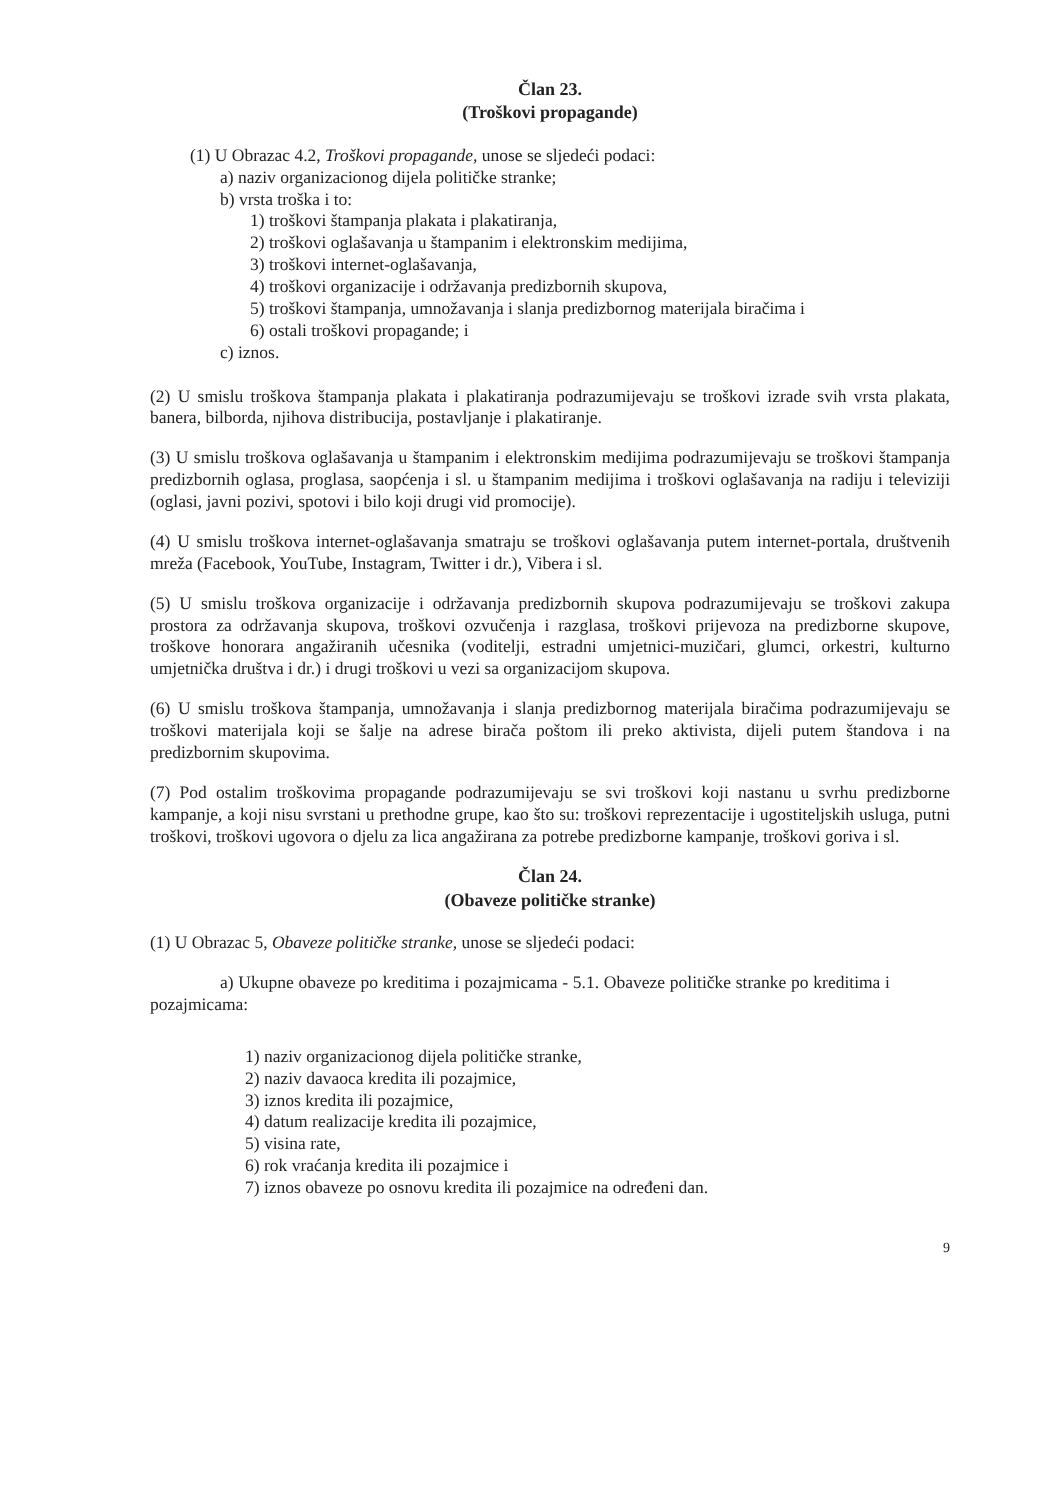Član 23.
(Troškovi propagande)
(1) U Obrazac 4.2, Troškovi propagande, unose se sljedeći podaci:
a) naziv organizacionog dijela političke stranke;
b) vrsta troška i to:
1) troškovi štampanja plakata i plakatiranja,
2) troškovi oglašavanja u štampanim i elektronskim medijima,
3) troškovi internet-oglašavanja,
4) troškovi organizacije i održavanja predizbornih skupova,
5) troškovi štampanja, umnožavanja i slanja predizbornog materijala biračima i
6) ostali troškovi propagande; i
c) iznos.
(2) U smislu troškova štampanja plakata i plakatiranja podrazumijevaju se troškovi izrade svih vrsta plakata, banera, bilborda, njihova distribucija, postavljanje i plakatiranje.
(3) U smislu troškova oglašavanja u štampanim i elektronskim medijima podrazumijevaju se troškovi štampanja predizbornih oglasa, proglasa, saopćenja i sl. u štampanim medijima i troškovi oglašavanja na radiju i televiziji (oglasi, javni pozivi, spotovi i bilo koji drugi vid promocije).
(4) U smislu troškova internet-oglašavanja smatraju se troškovi oglašavanja putem internet-portala, društvenih mreža (Facebook, YouTube, Instagram, Twitter i dr.), Vibera i sl.
(5) U smislu troškova organizacije i održavanja predizbornih skupova podrazumijevaju se troškovi zakupa prostora za održavanja skupova, troškovi ozvučenja i razglasa, troškovi prijevoza na predizborne skupove, troškove honorara angažiranih učesnika (voditelji, estradni umjetnici-muzičari, glumci, orkestri, kulturno umjetnička društva i dr.) i drugi troškovi u vezi sa organizacijom skupova.
(6) U smislu troškova štampanja, umnožavanja i slanja predizbornog materijala biračima podrazumijevaju se troškovi materijala koji se šalje na adrese birača poštom ili preko aktivista, dijeli putem štandova i na predizbornim skupovima.
(7) Pod ostalim troškovima propagande podrazumijevaju se svi troškovi koji nastanu u svrhu predizborne kampanje, a koji nisu svrstani u prethodne grupe, kao što su: troškovi reprezentacije i ugostiteljskih usluga, putni troškovi, troškovi ugovora o djelu za lica angažirana za potrebe predizborne kampanje, troškovi goriva i sl.
Član 24.
(Obaveze političke stranke)
(1) U Obrazac 5, Obaveze političke stranke, unose se sljedeći podaci:
a) Ukupne obaveze po kreditima i pozajmicama - 5.1. Obaveze političke stranke po kreditima i pozajmicama:
1) naziv organizacionog dijela političke stranke,
2) naziv davaoca kredita ili pozajmice,
3) iznos kredita ili pozajmice,
4) datum realizacije kredita ili pozajmice,
5) visina rate,
6) rok vraćanja kredita ili pozajmice i
7) iznos obaveze po osnovu kredita ili pozajmice na određeni dan.
9